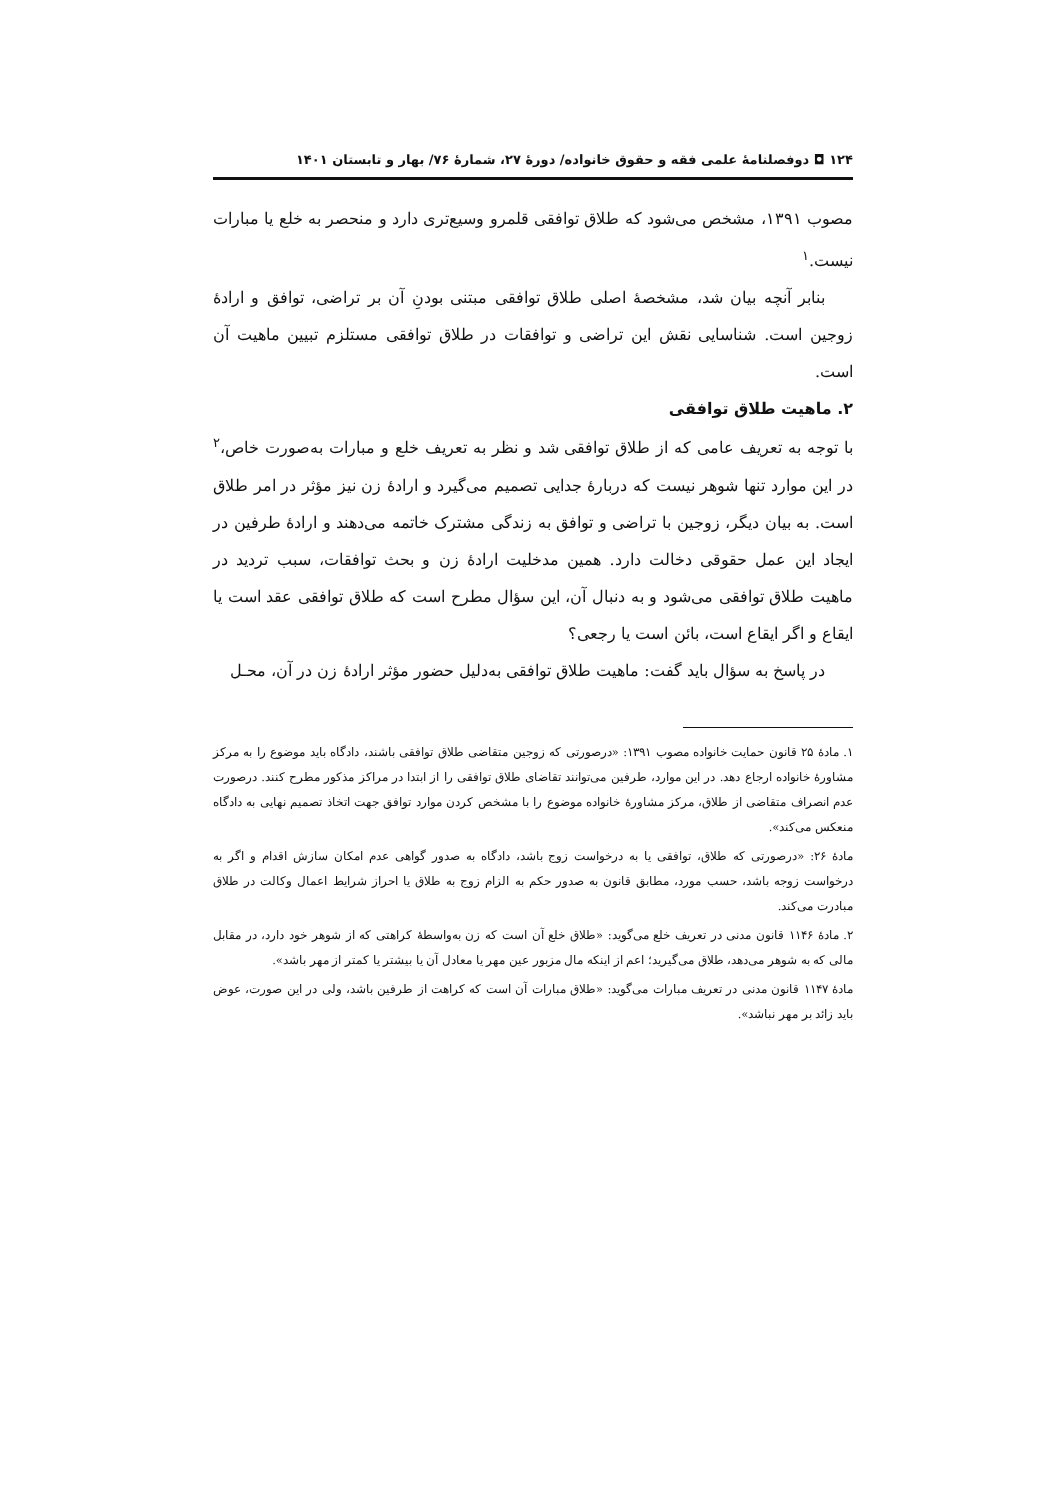۱۲۴ ◘ دوفصلنامهٔ علمی فقه و حقوق خانواده/ دورهٔ ۲۷، شمارهٔ ۷۶/ بهار و تابستان ۱۴۰۱
مصوب ۱۳۹۱، مشخص می‌شود که طلاق توافقی قلمرو وسیع‌تری دارد و منحصر به خلع یا مبارات نیست.<sup>۱</sup>
بنابر آنچه بیان شد، مشخصهٔ اصلی طلاق توافقی مبتنی بودنِ آن بر تراضی، توافق و ارادهٔ زوجین است. شناسایی نقش این تراضی و توافقات در طلاق توافقی مستلزم تبیین ماهیت آن است.
۲. ماهیت طلاق توافقی
با توجه به تعریف عامی که از طلاق توافقی شد و نظر به تعریف خلع و مبارات به‌صورت خاص،<sup>۲</sup> در این موارد تنها شوهر نیست که دربارهٔ جدایی تصمیم می‌گیرد و ارادهٔ زن نیز مؤثر در امر طلاق است. به بیان دیگر، زوجین با تراضی و توافق به زندگی مشترک خاتمه می‌دهند و ارادهٔ طرفین در ایجاد این عمل حقوقی دخالت دارد. همین مدخلیت ارادهٔ زن و بحث توافقات، سبب تردید در ماهیت طلاق توافقی می‌شود و به دنبال آن، این سؤال مطرح است که طلاق توافقی عقد است یا ایقاع و اگر ایقاع است، بائن است یا رجعی؟
در پاسخ به سؤال باید گفت: ماهیت طلاق توافقی به‌دلیل حضور مؤثر ارادهٔ زن در آن، محـل
۱. مادهٔ ۲۵ قانون حمایت خانواده مصوب ۱۳۹۱: «درصورتی که زوجین متقاضی طلاق توافقی باشند، دادگاه باید موضوع را به مرکز مشاورهٔ خانواده ارجاع دهد. در این موارد، طرفین می‌توانند تقاضای طلاق توافقی را از ابتدا در مراکز مذکور مطرح کنند. درصورت عدم انصراف متقاضی از طلاق، مرکز مشاورهٔ خانواده موضوع را با مشخص کردن موارد توافق جهت اتخاذ تصمیم نهایی به دادگاه منعکس می‌کند».
مادهٔ ۲۶: «درصورتی که طلاق، توافقی یا به درخواست زوج باشد، دادگاه به صدور گواهی عدم امکان سازش اقدام و اگر به درخواست زوجه باشد، حسب مورد، مطابق قانون به صدور حکم به الزام زوج به طلاق یا احراز شرایط اعمال وکالت در طلاق مبادرت می‌کند.
۲. مادهٔ ۱۱۴۶ قانون مدنی در تعریف خلع می‌گوید: «طلاق خلع آن است که زن به‌واسطهٔ کراهتی که از شوهر خود دارد، در مقابل مالی که به شوهر می‌دهد، طلاق می‌گیرید؛ اعم از اینکه مال مزبور عین مهر یا معادل آن یا بیشتر یا کمتر از مهر باشد».
مادهٔ ۱۱۴۷ قانون مدنی در تعریف مبارات می‌گوید: «طلاق مبارات آن است که کراهت از طرفین باشد، ولی در این صورت، عوض باید زائد بر مهر نباشد».